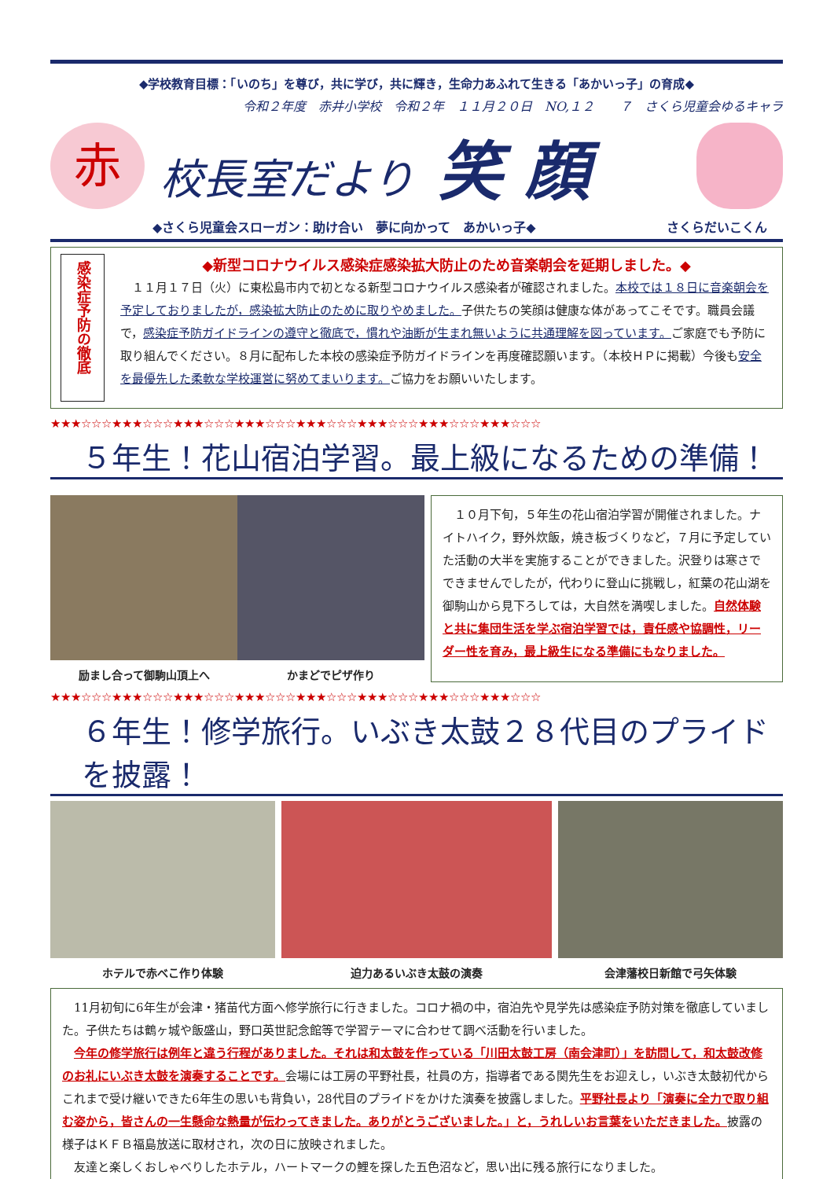◆学校教育目標：「いのち」を尊び，共に学び，共に輝き，生命力あふれて生きる「あかいっ子」の育成◆
令和２年度　赤井小学校　令和２年　１１月２０日　NO,１２　　７　さくら児童会ゆるキャラ
赤
校長室だより 笑 顔
◆さくら児童会スローガン：助け合い　夢に向かって　あかいっ子◆ さくらだいこくん
感染症予防の徹底
◆新型コロナウイルス感染症感染拡大防止のため音楽朝会を延期しました。◆
　１１月１７日（火）に東松島市内で初となる新型コロナウイルス感染者が確認されました。本校では１８日に音楽朝会を予定しておりましたが，感染拡大防止のために取りやめました。子供たちの笑顔は健康な体があってこそです。職員会議で，感染症予防ガイドラインの遵守と徹底で，慣れや油断が生まれ無いように共通理解を図っています。ご家庭でも予防に取り組んでください。８月に配布した本校の感染症予防ガイドラインを再度確認願います。（本校ＨＰに掲載）今後も安全を最優先した柔軟な学校運営に努めてまいります。ご協力をお願いいたします。
★★★☆☆☆★★★☆☆☆★★★☆☆☆★★★☆☆☆★★★☆☆☆★★★☆☆☆★★★☆☆☆★★★☆☆☆
５年生！花山宿泊学習。最上級になるための準備！
励まし合って御駒山頂上へ かまどでピザ作り
　１０月下旬，５年生の花山宿泊学習が開催されました。ナイトハイク，野外炊飯，焼き板づくりなど，７月に予定していた活動の大半を実施することができました。沢登りは寒さでできませんでしたが，代わりに登山に挑戦し，紅葉の花山湖を御駒山から見下ろしては，大自然を満喫しました。自然体験と共に集団生活を学ぶ宿泊学習では，責任感や協調性，リーダー性を育み，最上級生になる準備にもなりました。
★★★☆☆☆★★★☆☆☆★★★☆☆☆★★★☆☆☆★★★☆☆☆★★★☆☆☆★★★☆☆☆★★★☆☆☆
６年生！修学旅行。いぶき太鼓２８代目のプライドを披露！
ホテルで赤べこ作り体験 迫力あるいぶき太鼓の演奏 会津藩校日新館で弓矢体験
　11月初旬に6年生が会津・猪苗代方面へ修学旅行に行きました。コロナ禍の中，宿泊先や見学先は感染症予防対策を徹底していました。子供たちは鶴ヶ城や飯盛山，野口英世記念館等で学習テーマに合わせて調べ活動を行いました。
　今年の修学旅行は例年と違う行程がありました。それは和太鼓を作っている「川田太鼓工房（南会津町）」を訪問して，和太鼓改修のお礼にいぶき太鼓を演奏することです。会場には工房の平野社長，社員の方，指導者である関先生をお迎えし，いぶき太鼓初代からこれまで受け継いできた6年生の思いも背負い，28代目のプライドをかけた演奏を披露しました。平野社長より「演奏に全力で取り組む姿から，皆さんの一生懸命な熱量が伝わってきました。ありがとうございました。」と，うれしいお言葉をいただきました。披露の様子はＫＦＢ福島放送に取材され，次の日に放映されました。
　友達と楽しくおしゃべりしたホテル，ハートマークの鯉を探した五色沼など，思い出に残る旅行になりました。